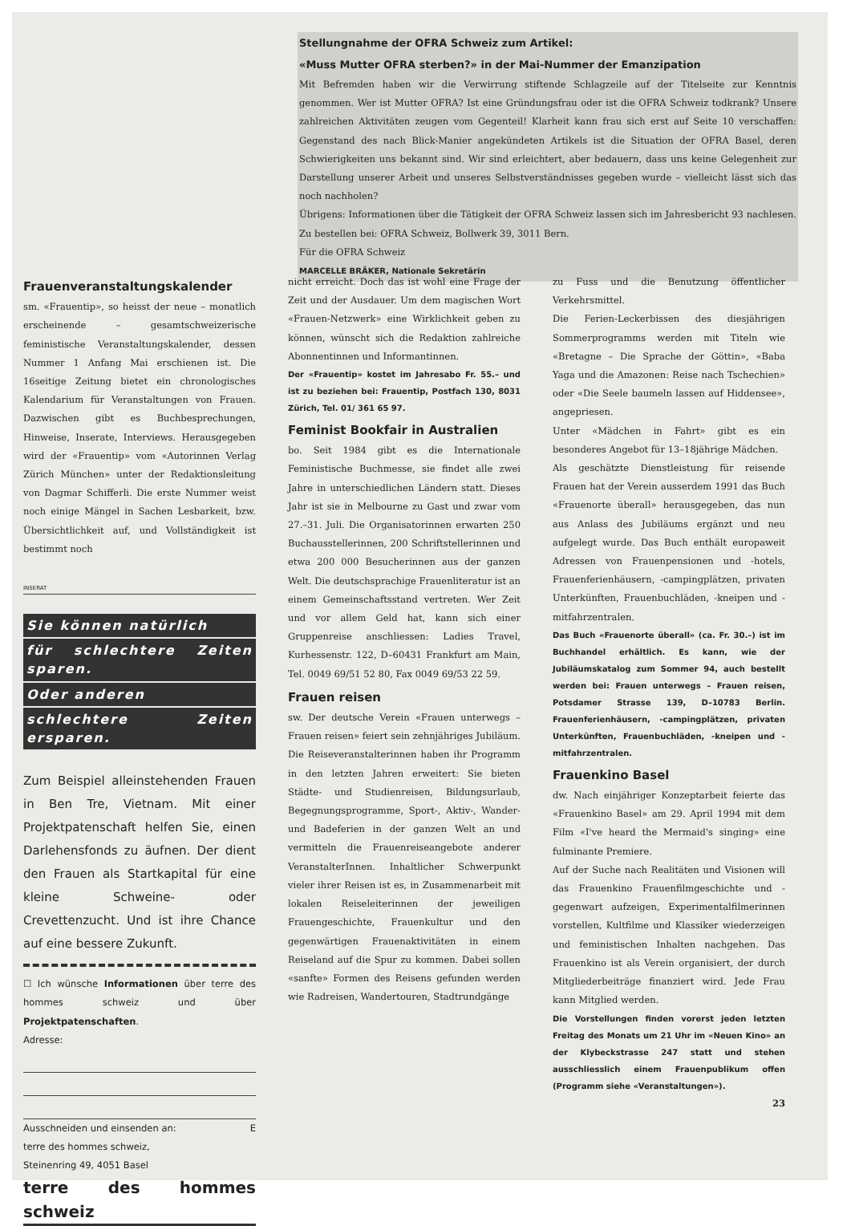Stellungnahme der OFRA Schweiz zum Artikel:
«Muss Mutter OFRA sterben?» in der Mai-Nummer der Emanzipation
Mit Befremden haben wir die Verwirrung stiftende Schlagzeile auf der Titelseite zur Kenntnis genommen. Wer ist Mutter OFRA? Ist eine Gründungsfrau oder ist die OFRA Schweiz todkrank? Unsere zahlreichen Aktivitäten zeugen vom Gegenteil! Klarheit kann frau sich erst auf Seite 10 verschaffen: Gegenstand des nach Blick-Manier angekündeten Artikels ist die Situation der OFRA Basel, deren Schwierigkeiten uns bekannt sind. Wir sind erleichtert, aber bedauern, dass uns keine Gelegenheit zur Darstellung unserer Arbeit und unseres Selbstverständnisses gegeben wurde – vielleicht lässt sich das noch nachholen?
Übrigens: Informationen über die Tätigkeit der OFRA Schweiz lassen sich im Jahresbericht 93 nachlesen. Zu bestellen bei: OFRA Schweiz, Bollwerk 39, 3011 Bern.
Für die OFRA Schweiz
MARCELLE BRÄKER, Nationale Sekretärin
Frauenveranstaltungskalender
sm. «Frauentip», so heisst der neue – monatlich erscheinende – gesamtschweizerische feministische Veranstaltungskalender, dessen Nummer 1 Anfang Mai erschienen ist. Die 16seitige Zeitung bietet ein chronologisches Kalendarium für Veranstaltungen von Frauen. Dazwischen gibt es Buchbesprechungen, Hinweise, Inserate, Interviews. Herausgegeben wird der «Frauentip» vom «Autorinnen Verlag Zürich München» unter der Redaktionsleitung von Dagmar Schifferli. Die erste Nummer weist noch einige Mängel in Sachen Lesbarkeit, bzw. Übersichtlichkeit auf, und Vollständigkeit ist bestimmt noch
INSERAT
Sie können natürlich
für schlechtere Zeiten sparen.
Oder anderen
schlechtere Zeiten ersparen.
Zum Beispiel alleinstehenden Frauen in Ben Tre, Vietnam. Mit einer Projektpatenschaft helfen Sie, einen Darlehensfonds zu äufnen. Der dient den Frauen als Startkapital für eine kleine Schweine- oder Crevettenzucht. Und ist ihre Chance auf eine bessere Zukunft.
☐ Ich wünsche Informationen über terre des hommes schweiz und über Projektpatenschaften.
Adresse:
Ausschneiden und einsenden an: E
terre des hommes schweiz,
Steinenring 49, 4051 Basel
terre des hommes schweiz
nicht erreicht. Doch das ist wohl eine Frage der Zeit und der Ausdauer. Um dem magischen Wort «Frauen-Netzwerk» eine Wirklichkeit geben zu können, wünscht sich die Redaktion zahlreiche Abonnentinnen und Informantinnen.
Der «Frauentip» kostet im Jahresabo Fr. 55.– und ist zu beziehen bei: Frauentip, Postfach 130, 8031 Zürich, Tel. 01/ 361 65 97.
Feminist Bookfair in Australien
bo. Seit 1984 gibt es die Internationale Feministische Buchmesse, sie findet alle zwei Jahre in unterschiedlichen Ländern statt. Dieses Jahr ist sie in Melbourne zu Gast und zwar vom 27.–31. Juli. Die Organisatorinnen erwarten 250 Buchausstellerinnen, 200 Schriftstellerinnen und etwa 200 000 Besucherinnen aus der ganzen Welt. Die deutschsprachige Frauenliteratur ist an einem Gemeinschaftsstand vertreten. Wer Zeit und vor allem Geld hat, kann sich einer Gruppenreise anschliessen: Ladies Travel, Kurhessenstr. 122, D–60431 Frankfurt am Main, Tel. 0049 69/51 52 80, Fax 0049 69/53 22 59.
Frauen reisen
sw. Der deutsche Verein «Frauen unterwegs – Frauen reisen» feiert sein zehnjähriges Jubiläum. Die Reiseveranstalterinnen haben ihr Programm in den letzten Jahren erweitert: Sie bieten Städte- und Studienreisen, Bildungsurlaub, Begegnungsprogramme, Sport-, Aktiv-, Wander- und Badeferien in der ganzen Welt an und vermitteln die Frauenreiseangebote anderer VeranstalterInnen. Inhaltlicher Schwerpunkt vieler ihrer Reisen ist es, in Zusammenarbeit mit lokalen Reiseleiterinnen der jeweiligen Frauengeschichte, Frauenkultur und den gegenwärtigen Frauenaktivitäten in einem Reiseland auf die Spur zu kommen. Dabei sollen «sanfte» Formen des Reisens gefunden werden wie Radreisen, Wandertouren, Stadtrundgänge
zu Fuss und die Benutzung öffentlicher Verkehrsmittel.
Die Ferien-Leckerbissen des diesjährigen Sommerprogramms werden mit Titeln wie «Bretagne – Die Sprache der Göttin», «Baba Yaga und die Amazonen: Reise nach Tschechien» oder «Die Seele baumeln lassen auf Hiddensee», angepriesen.
Unter «Mädchen in Fahrt» gibt es ein besonderes Angebot für 13–18jährige Mädchen.
Als geschätzte Dienstleistung für reisende Frauen hat der Verein ausserdem 1991 das Buch «Frauenorte überall» herausgegeben, das nun aus Anlass des Jubiläums ergänzt und neu aufgelegt wurde. Das Buch enthält europaweit Adressen von Frauenpensionen und -hotels, Frauenferienhäusern, -campingplätzen, privaten Unterkünften, Frauenbuchläden, -kneipen und -mitfahrzentralen.
Das Buch «Frauenorte überall» (ca. Fr. 30.–) ist im Buchhandel erhältlich. Es kann, wie der Jubiläumskatalog zum Sommer 94, auch bestellt werden bei: Frauen unterwegs – Frauen reisen, Potsdamer Strasse 139, D–10783 Berlin. Frauenferienhäusern, -campingplätzen, privaten Unterkünften, Frauenbuchläden, -kneipen und -mitfahrzentralen.
Frauenkino Basel
dw. Nach einjähriger Konzeptarbeit feierte das «Frauenkino Basel» am 29. April 1994 mit dem Film «I've heard the Mermaid's singing» eine fulminante Premiere.
Auf der Suche nach Realitäten und Visionen will das Frauenkino Frauenfilmgeschichte und -gegenwart aufzeigen, Experimentalfilmerinnen vorstellen, Kultfilme und Klassiker wiederzeigen und feministischen Inhalten nachgehen. Das Frauenkino ist als Verein organisiert, der durch Mitgliederbeiträge finanziert wird. Jede Frau kann Mitglied werden.
Die Vorstellungen finden vorerst jeden letzten Freitag des Monats um 21 Uhr im «Neuen Kino» an der Klybeckstrasse 247 statt und stehen ausschliesslich einem Frauenpublikum offen (Programm siehe «Veranstaltungen»).
23